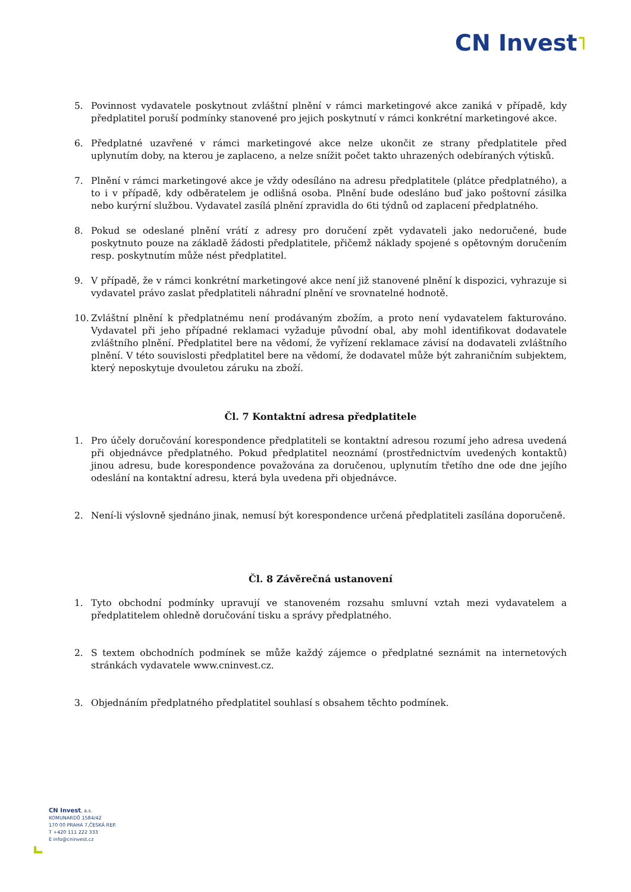CN Invest˥
5. Povinnost vydavatele poskytnout zvláštní plnění v rámci marketingové akce zaniká v případě, kdy předplatitel poruší podmínky stanovené pro jejich poskytnutí v rámci konkrétní marketingové akce.
6. Předplatné uzavřené v rámci marketingové akce nelze ukončit ze strany předplatitele před uplynutím doby, na kterou je zaplaceno, a nelze snížit počet takto uhrazených odebíraných výtisků.
7. Plnění v rámci marketingové akce je vždy odesíláno na adresu předplatitele (plátce předplatného), a to i v případě, kdy odběratelem je odlišná osoba. Plnění bude odesláno buď jako poštovní zásilka nebo kurýrní službou. Vydavatel zasílá plnění zpravidla do 6ti týdnů od zaplacení předplatného.
8. Pokud se odeslané plnění vrátí z adresy pro doručení zpět vydavateli jako nedoručené, bude poskytnuto pouze na základě žádosti předplatitele, přičemž náklady spojené s opětovným doručením resp. poskytnutím může nést předplatitel.
9. V případě, že v rámci konkrétní marketingové akce není již stanovené plnění k dispozici, vyhrazuje si vydavatel právo zaslat předplatiteli náhradní plnění ve srovnatelné hodnotě.
10. Zvláštní plnění k předplatnému není prodávaným zbožím, a proto není vydavatelem fakturováno. Vydavatel při jeho případné reklamaci vyžaduje původní obal, aby mohl identifikovat dodavatele zvláštního plnění. Předplatitel bere na vědomí, že vyřízení reklamace závisí na dodavateli zvláštního plnění. V této souvislosti předplatitel bere na vědomí, že dodavatel může být zahraničním subjektem, který neposkytuje dvouletou záruku na zboží.
Čl. 7 Kontaktní adresa předplatitele
1. Pro účely doručování korespondence předplatiteli se kontaktní adresou rozumí jeho adresa uvedená při objednávce předplatného. Pokud předplatitel neoznámí (prostřednictvím uvedených kontaktů) jinou adresu, bude korespondence považována za doručenou, uplynutím třetího dne ode dne jejího odeslání na kontaktní adresu, která byla uvedena při objednávce.
2. Není-li výslovně sjednáno jinak, nemusí být korespondence určená předplatiteli zasílána doporučeně.
Čl. 8 Závěrečná ustanovení
1. Tyto obchodní podmínky upravují ve stanoveném rozsahu smluvní vztah mezi vydavatelem a předplatitelem ohledně doručování tisku a správy předplatného.
2. S textem obchodních podmínek se může každý zájemce o předplatné seznámit na internetových stránkách vydavatele www.cninvest.cz.
3. Objednáním předplatného předplatitel souhlasí s obsahem těchto podmínek.
CN Invest, a.s.
KOMUNARDŮ 1584/42
170 00 PRAHA 7,ČESKÁ REP.
T +420 111 222 333
E info@cninvest.cz